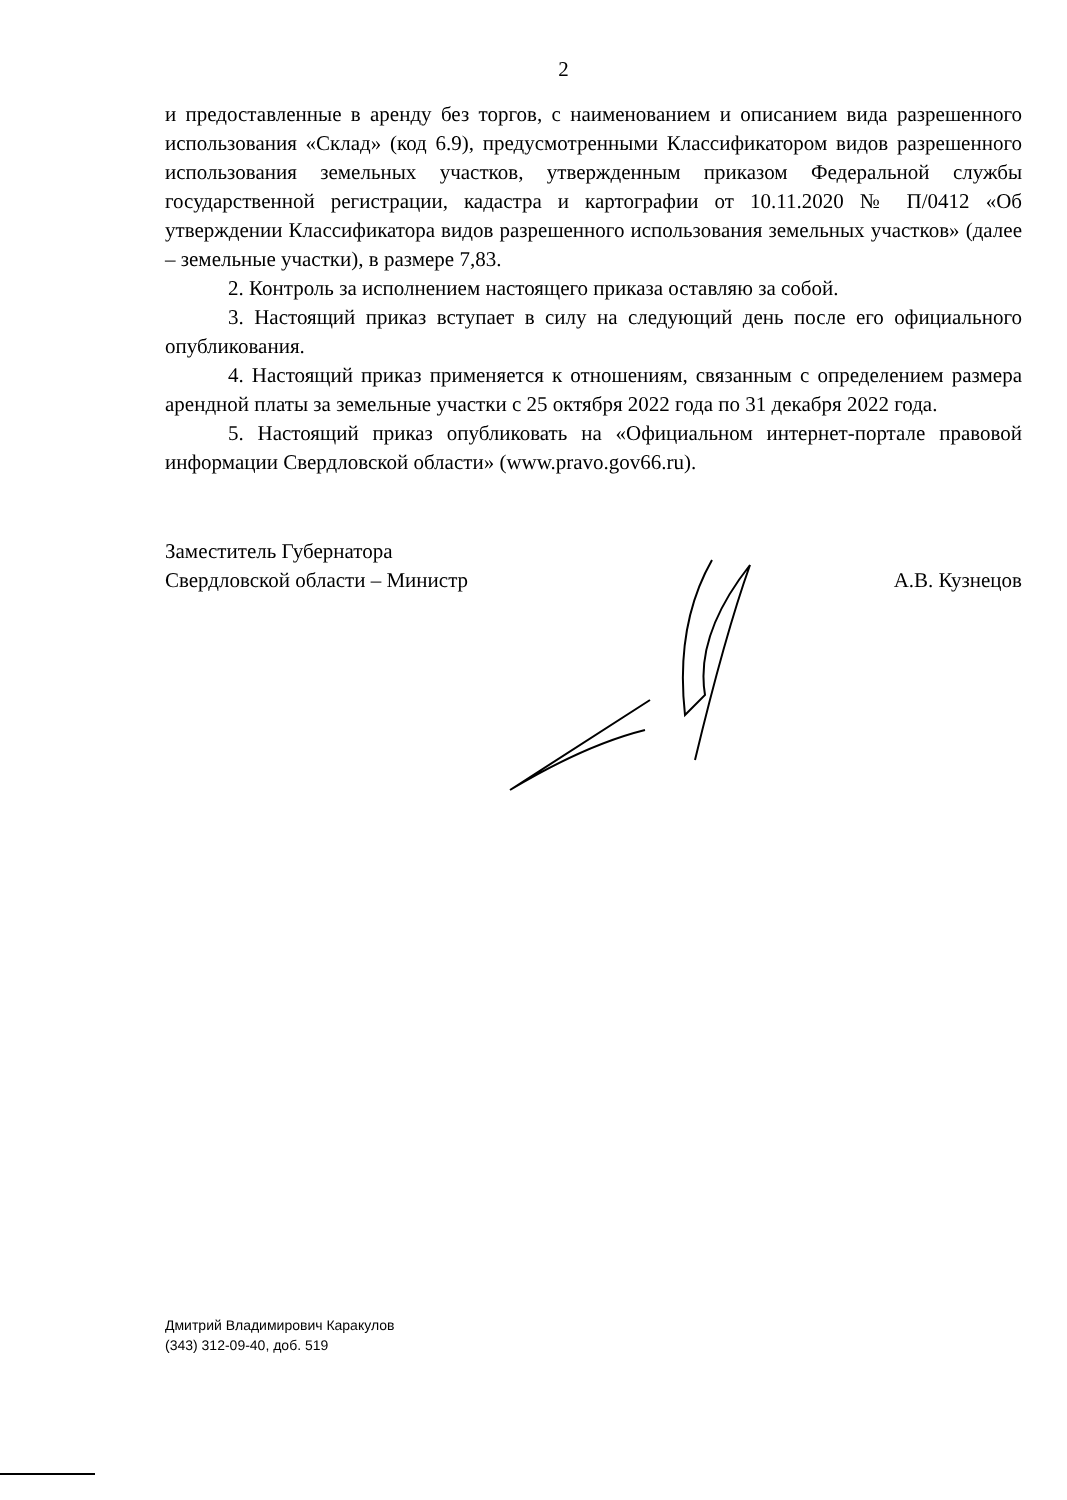2
и предоставленные в аренду без торгов, с наименованием и описанием вида разрешенного использования «Склад» (код 6.9), предусмотренными Классификатором видов разрешенного использования земельных участков, утвержденным приказом Федеральной службы государственной регистрации, кадастра и картографии от 10.11.2020 № П/0412 «Об утверждении Классификатора видов разрешенного использования земельных участков» (далее – земельные участки), в размере 7,83.
2. Контроль за исполнением настоящего приказа оставляю за собой.
3. Настоящий приказ вступает в силу на следующий день после его официального опубликования.
4. Настоящий приказ применяется к отношениям, связанным с определением размера арендной платы за земельные участки с 25 октября 2022 года по 31 декабря 2022 года.
5. Настоящий приказ опубликовать на «Официальном интернет-портале правовой информации Свердловской области» (www.pravo.gov66.ru).
Заместитель Губернатора
Свердловской области – Министр
А.В. Кузнецов
Дмитрий Владимирович Каракулов
(343) 312-09-40, доб. 519